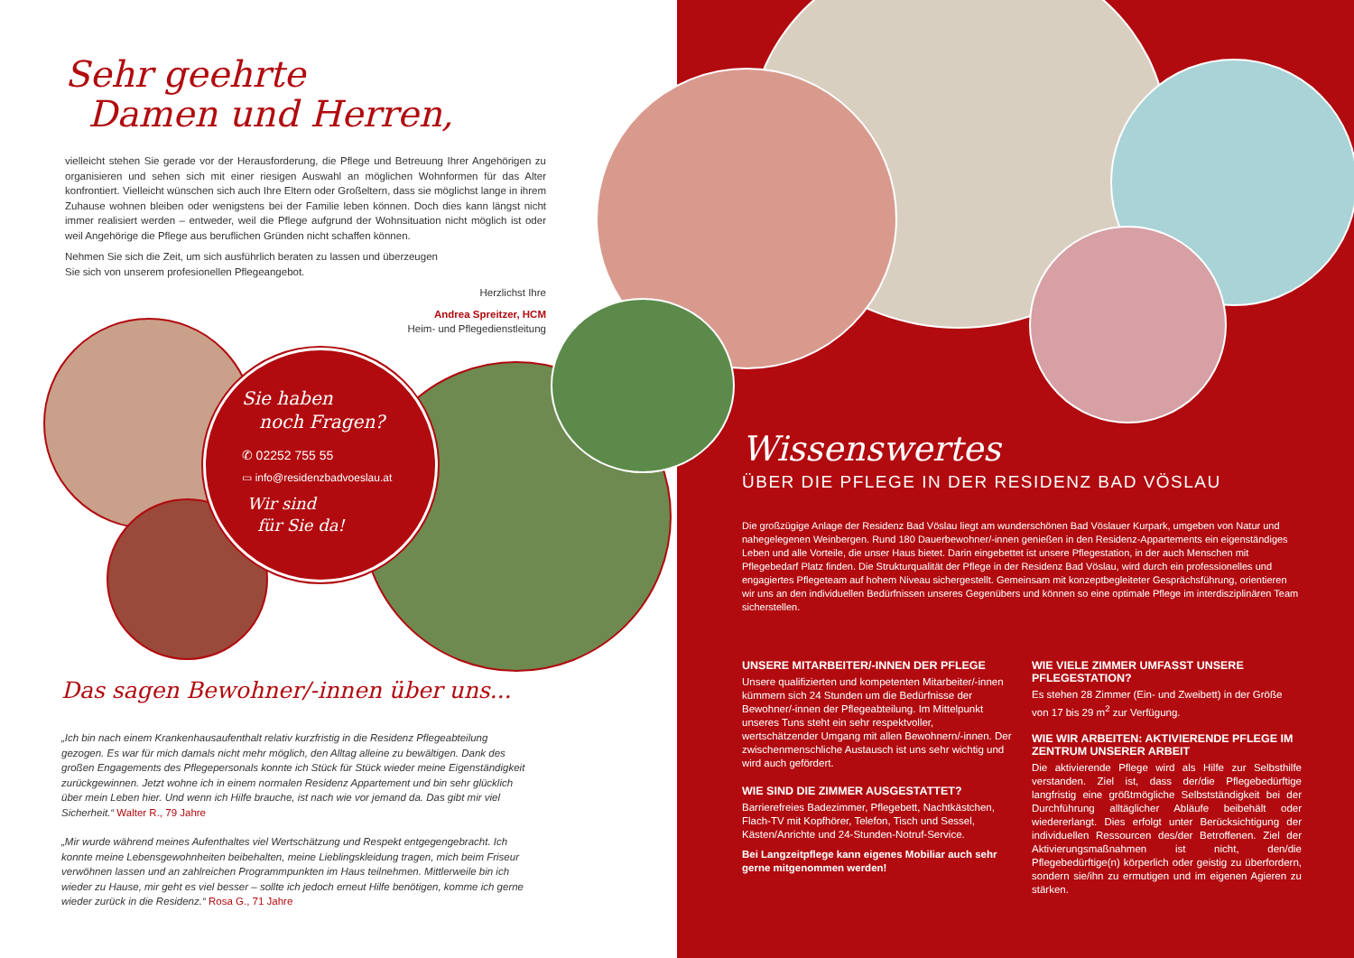Sehr geehrte
Damen und Herren,
vielleicht stehen Sie gerade vor der Herausforderung, die Pflege und Betreuung Ihrer Angehörigen zu organisieren und sehen sich mit einer riesigen Auswahl an möglichen Wohnformen für das Alter konfrontiert. Vielleicht wünschen sich auch Ihre Eltern oder Großeltern, dass sie möglichst lange in ihrem Zuhause wohnen bleiben oder wenigstens bei der Familie leben können. Doch dies kann längst nicht immer realisiert werden – entweder, weil die Pflege aufgrund der Wohnsituation nicht möglich ist oder weil Angehörige die Pflege aus beruflichen Gründen nicht schaffen können.
Nehmen Sie sich die Zeit, um sich ausführlich beraten zu lassen und überzeugen
Sie sich von unserem profesionellen Pflegeangebot.
Herzlichst Ihre
Andrea Spreitzer, HCM
Heim- und Pflegedienstleitung
Sie haben
noch Fragen?
✆ 02252 755 55
▭ info@residenzbadvoeslau.at
Wir sind
für Sie da!
Das sagen Bewohner/-innen über uns...
„Ich bin nach einem Krankenhausaufenthalt relativ kurzfristig in die Residenz Pflegeabteilung gezogen. Es war für mich damals nicht mehr möglich, den Alltag alleine zu bewältigen. Dank des großen Engagements des Pflegepersonals konnte ich Stück für Stück wieder meine Eigenständigkeit zurückgewinnen. Jetzt wohne ich in einem normalen Residenz Appartement und bin sehr glücklich über mein Leben hier. Und wenn ich Hilfe brauche, ist nach wie vor jemand da. Das gibt mir viel Sicherheit.“ Walter R., 79 Jahre
„Mir wurde während meines Aufenthaltes viel Wertschätzung und Respekt entgegengebracht. Ich konnte meine Lebensgewohnheiten beibehalten, meine Lieblingskleidung tragen, mich beim Friseur verwöhnen lassen und an zahlreichen Programmpunkten im Haus teilnehmen. Mittlerweile bin ich wieder zu Hause, mir geht es viel besser – sollte ich jedoch erneut Hilfe benötigen, komme ich gerne wieder zurück in die Residenz.“ Rosa G., 71 Jahre
Wissenswertes
ÜBER DIE PFLEGE IN DER RESIDENZ BAD VÖSLAU
Die großzügige Anlage der Residenz Bad Vöslau liegt am wunderschönen Bad Vöslauer Kurpark, umgeben von Natur und nahegelegenen Weinbergen. Rund 180 Dauerbewohner/-innen genießen in den Residenz-Appartements ein eigenständiges Leben und alle Vorteile, die unser Haus bietet. Darin eingebettet ist unsere Pflegestation, in der auch Menschen mit Pflegebedarf Platz finden. Die Strukturqualität der Pflege in der Residenz Bad Vöslau, wird durch ein professionelles und engagiertes Pflegeteam auf hohem Niveau sichergestellt. Gemeinsam mit konzeptbegleiteter Gesprächsführung, orientieren wir uns an den individuellen Bedürfnissen unseres Gegenübers und können so eine optimale Pflege im interdisziplinären Team sicherstellen.
UNSERE MITARBEITER/-INNEN DER PFLEGE
Unsere qualifizierten und kompetenten Mitarbeiter/-innen kümmern sich 24 Stunden um die Bedürfnisse der Bewohner/-innen der Pflegeabteilung. Im Mittelpunkt unseres Tuns steht ein sehr respektvoller, wertschätzender Umgang mit allen Bewohnern/-innen. Der zwischenmenschliche Austausch ist uns sehr wichtig und wird auch gefördert.
WIE SIND DIE ZIMMER AUSGESTATTET?
Barrierefreies Badezimmer, Pflegebett, Nachtkästchen, Flach-TV mit Kopfhörer, Telefon, Tisch und Sessel, Kästen/Anrichte und 24-Stunden-Notruf-Service.
Bei Langzeitpflege kann eigenes Mobiliar auch sehr gerne mitgenommen werden!
WIE VIELE ZIMMER UMFASST UNSERE PFLEGESTATION?
Es stehen 28 Zimmer (Ein- und Zweibett) in der Größe von 17 bis 29 m<sup>2</sup> zur Verfügung.
WIE WIR ARBEITEN: AKTIVIERENDE PFLEGE IM ZENTRUM UNSERER ARBEIT
Die aktivierende Pflege wird als Hilfe zur Selbsthilfe verstanden. Ziel ist, dass der/die Pflegebedürftige langfristig eine größtmögliche Selbstständigkeit bei der Durchführung alltäglicher Abläufe beibehält oder wiedererlangt. Dies erfolgt unter Berücksichtigung der individuellen Ressourcen des/der Betroffenen. Ziel der Aktivierungsmaßnahmen ist nicht, den/die Pflegebedürftige(n) körperlich oder geistig zu überfordern, sondern sie/ihn zu ermutigen und im eigenen Agieren zu stärken.